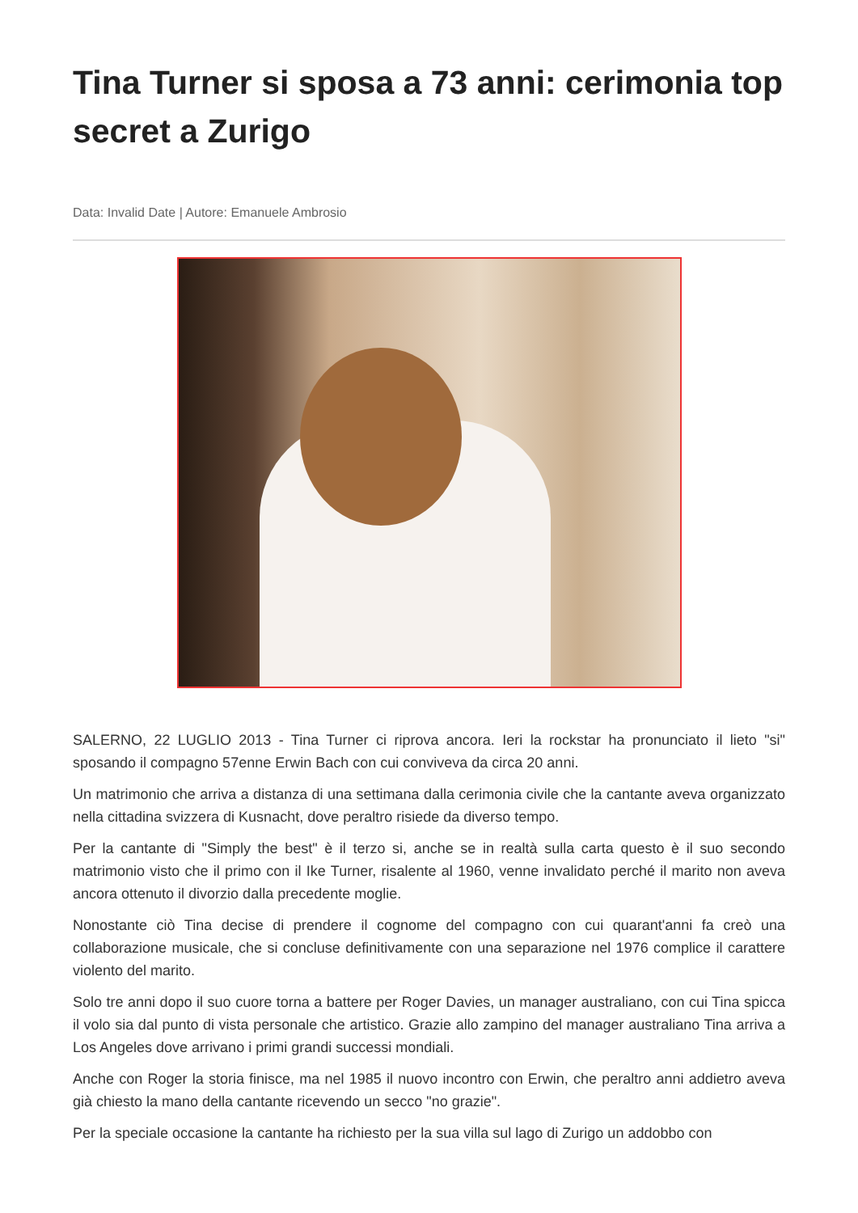Tina Turner si sposa a 73 anni: cerimonia top secret a Zurigo
Data: Invalid Date | Autore: Emanuele Ambrosio
SALERNO, 22 LUGLIO 2013 - Tina Turner ci riprova ancora. Ieri la rockstar ha pronunciato il lieto "si" sposando il compagno 57enne Erwin Bach con cui conviveva da circa 20 anni.
Un matrimonio che arriva a distanza di una settimana dalla cerimonia civile che la cantante aveva organizzato nella cittadina svizzera di Kusnacht, dove peraltro risiede da diverso tempo.
Per la cantante di "Simply the best" è il terzo si, anche se in realtà sulla carta questo è il suo secondo matrimonio visto che il primo con il Ike Turner, risalente al 1960, venne invalidato perché il marito non aveva ancora ottenuto il divorzio dalla precedente moglie.
Nonostante ciò Tina decise di prendere il cognome del compagno con cui quarant'anni fa creò una collaborazione musicale, che si concluse definitivamente con una separazione nel 1976 complice il carattere violento del marito.
Solo tre anni dopo il suo cuore torna a battere per Roger Davies, un manager australiano, con cui Tina spicca il volo sia dal punto di vista personale che artistico. Grazie allo zampino del manager australiano Tina arriva a Los Angeles dove arrivano i primi grandi successi mondiali.
Anche con Roger la storia finisce, ma nel 1985 il nuovo incontro con Erwin, che peraltro anni addietro aveva già chiesto la mano della cantante ricevendo un secco "no grazie".
Per la speciale occasione la cantante ha richiesto per la sua villa sul lago di Zurigo un addobbo con